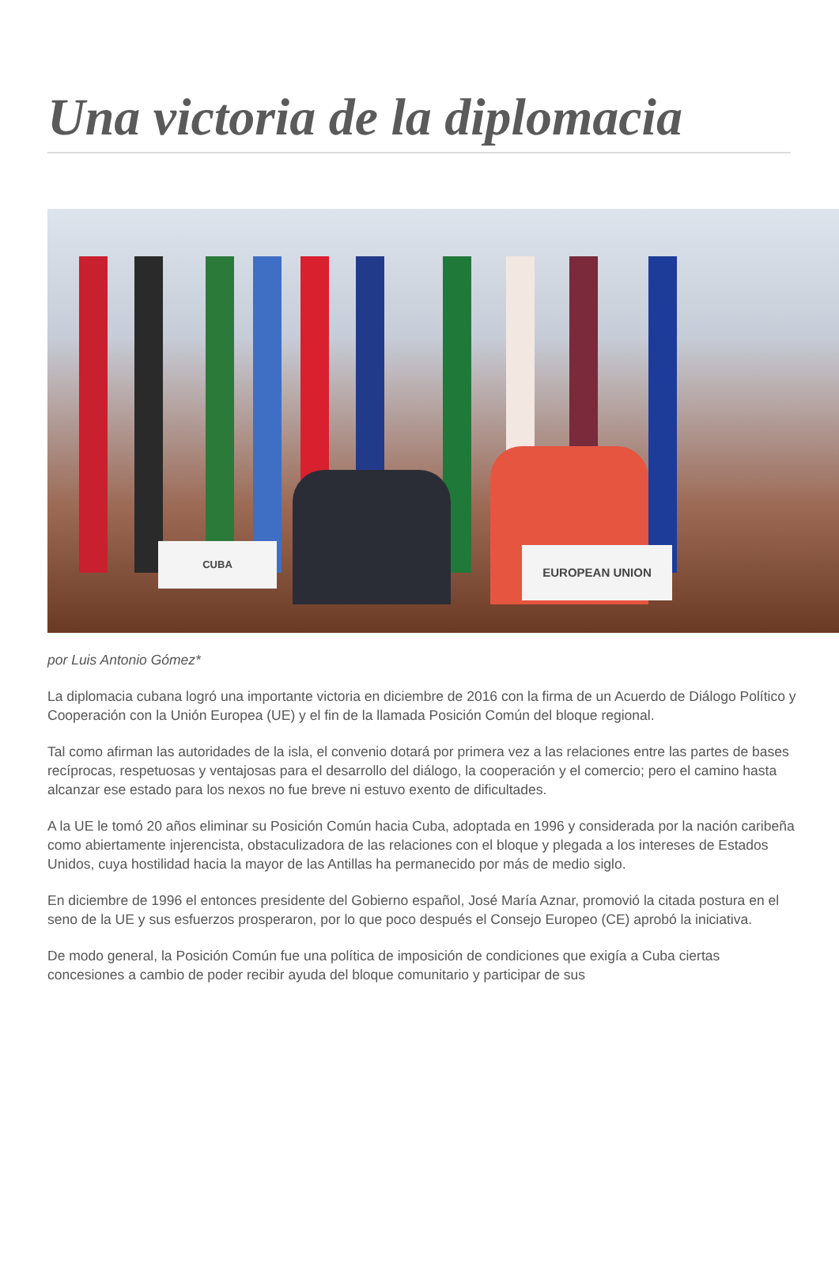Una victoria de la diplomacia
CUBA EUROPEAN UNION
por Luis Antonio Gómez*
La diplomacia cubana logró una importante victoria en diciembre de 2016 con la firma de un Acuerdo de Diálogo Político y Cooperación con la Unión Europea (UE) y el fin de la llamada Posición Común del bloque regional.
Tal como afirman las autoridades de la isla, el convenio dotará por primera vez a las relaciones entre las partes de bases recíprocas, respetuosas y ventajosas para el desarrollo del diálogo, la cooperación y el comercio; pero el camino hasta alcanzar ese estado para los nexos no fue breve ni estuvo exento de dificultades.
A la UE le tomó 20 años eliminar su Posición Común hacia Cuba, adoptada en 1996 y considerada por la nación caribeña como abiertamente injerencista, obstaculizadora de las relaciones con el bloque y plegada a los intereses de Estados Unidos, cuya hostilidad hacia la mayor de las Antillas ha permanecido por más de medio siglo.
En diciembre de 1996 el entonces presidente del Gobierno español, José María Aznar, promovió la citada postura en el seno de la UE y sus esfuerzos prosperaron, por lo que poco después el Consejo Europeo (CE) aprobó la iniciativa.
De modo general, la Posición Común fue una política de imposición de condiciones que exigía a Cuba ciertas concesiones a cambio de poder recibir ayuda del bloque comunitario y participar de sus